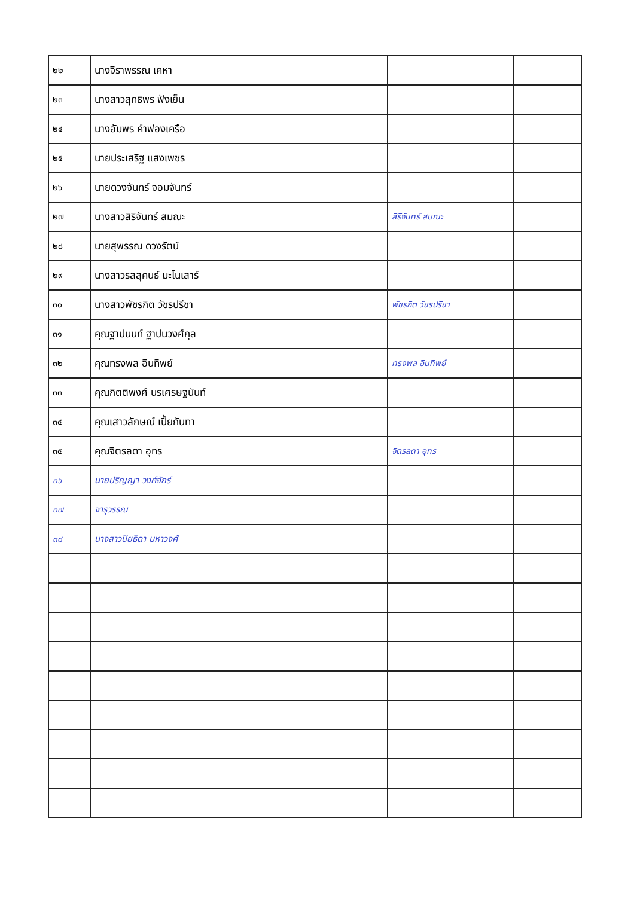| ๒๒ | นางจิราพรรณ เคหา | | |
| ๒๓ | นางสาวสุทธิพร ฟังเย็น | | |
| ๒๔ | นางอัมพร คำฟองเครือ | | |
| ๒๕ | นายประเสริฐ แสงเพชร | | |
| ๒๖ | นายดวงจันทร์ จอมจันทร์ | | |
| ๒๗ | นางสาวสิริจันทร์ สมณะ | สิริจันทร์ สมณะ | |
| ๒๘ | นายสุพรรณ ดวงรัตน์ | | |
| ๒๙ | นางสาวรสสุคนธ์ มะโนเสาร์ | | |
| ๓๐ | นางสาวพัชรกิต วัชรปรีชา | พัชรกิต วัชรปรีชา | |
| ๓๑ | คุณฐาปนนท์ ฐาปนวงศ์กุล | | |
| ๓๒ | คุณทรงพล อินทิพย์ | ทรงพล อินทิพย์ | |
| ๓๓ | คุณกิตติพงศ์ นรเศรษฐนันท์ | | |
| ๓๔ | คุณเสาวลักษณ์ เปี้ยกันทา | | |
| ๓๕ | คุณจิตรลดา อุทร | จิตรลดา อุทร | |
| ๓๖ | นายปริญญา วงศ์จักร์ | | |
| ๓๗ | จารุวรรณ | | |
| ๓๘ | นางสาวปิยธิดา มหาวงศ์ | | |